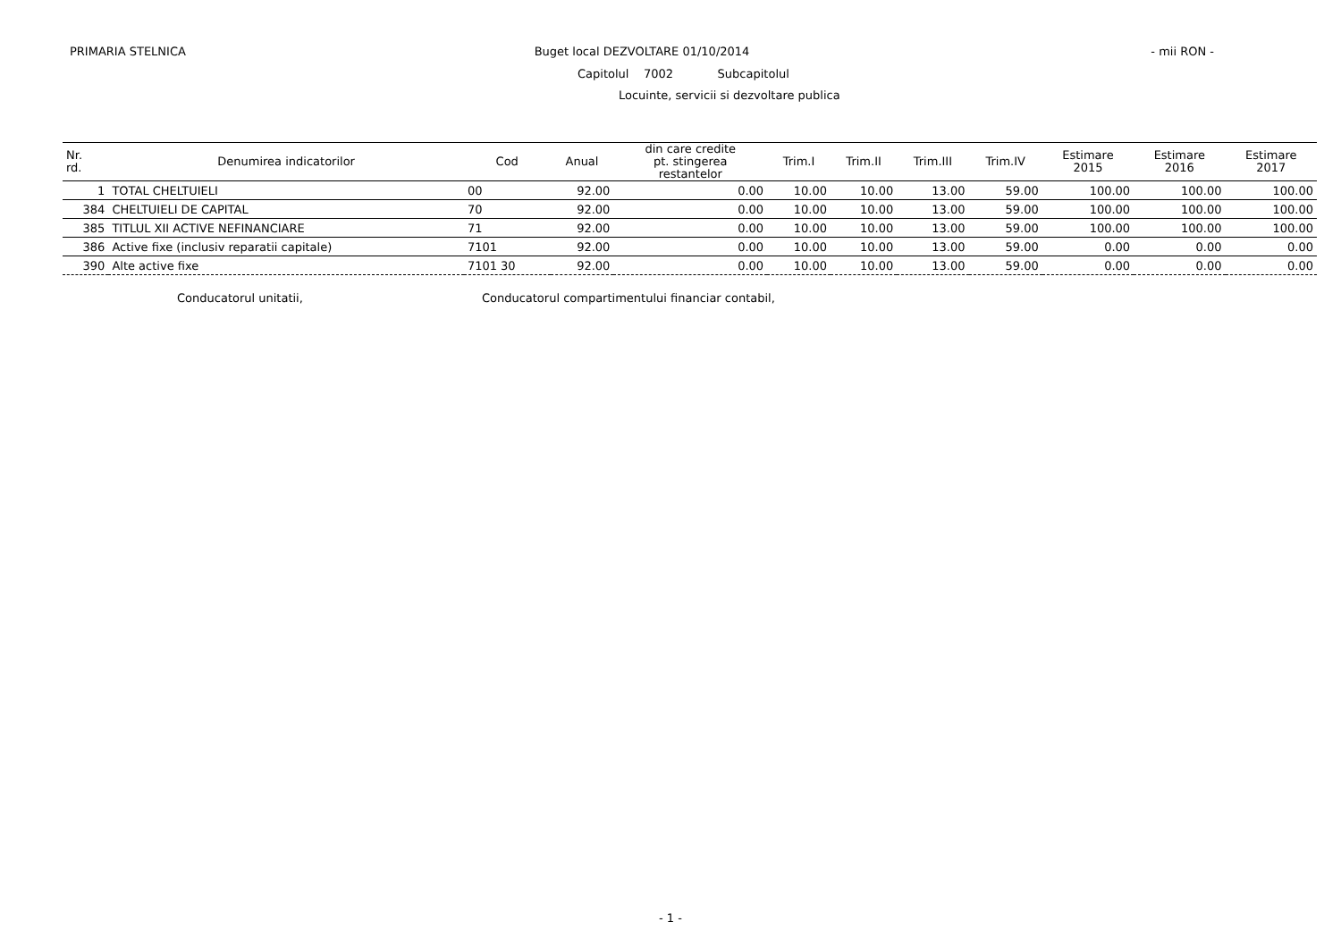PRIMARIA STELNICA Buget local DEZVOLTARE 01/10/2014
- mii RON -
Capitolul 7002 Subcapitolul
Locuinte, servicii si dezvoltare publica
| Nr. rd. | Denumirea indicatorilor | Cod | Anual | din care credite pt. stingerea restantelor | Trim.I | Trim.II | Trim.III | Trim.IV | Estimare 2015 | Estimare 2016 | Estimare 2017 |
| --- | --- | --- | --- | --- | --- | --- | --- | --- | --- | --- | --- |
| 1 | TOTAL CHELTUIELI | 00 | 92.00 | 0.00 | 10.00 | 10.00 | 13.00 | 59.00 | 100.00 | 100.00 | 100.00 |
| 384 | CHELTUIELI DE CAPITAL | 70 | 92.00 | 0.00 | 10.00 | 10.00 | 13.00 | 59.00 | 100.00 | 100.00 | 100.00 |
| 385 | TITLUL XII ACTIVE NEFINANCIARE | 71 | 92.00 | 0.00 | 10.00 | 10.00 | 13.00 | 59.00 | 100.00 | 100.00 | 100.00 |
| 386 | Active fixe (inclusiv reparatii capitale) | 7101 | 92.00 | 0.00 | 10.00 | 10.00 | 13.00 | 59.00 | 0.00 | 0.00 | 0.00 |
| 390 | Alte active fixe | 7101 30 | 92.00 | 0.00 | 10.00 | 10.00 | 13.00 | 59.00 | 0.00 | 0.00 | 0.00 |
Conducatorul unitatii, Conducatorul compartimentului financiar contabil,
- 1 -